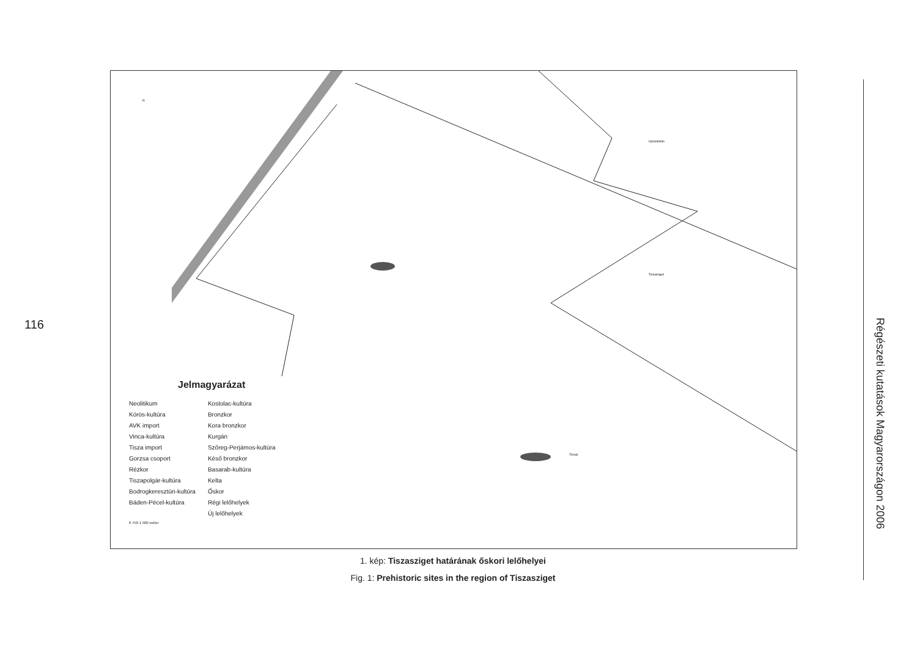116
Újszentiván
Tiszasziget
Térvár
N
Jelmagyarázat
Neolitikum
Körös-kultúra
AVK import
Vinca-kultúra
Tisza import
Gorzsa csoport
Rézkor
Tiszapolgár-kultúra
Bodrogkeresztúri-kultúra
Báden-Pécel-kultúra
Kostolac-kultúra
Bronzkor
Kora bronzkor
Kurgán
Szőreg-Perjámos-kultúra
Késő bronzkor
Basarab-kultúra
Kelta
Őskor
Régi lelőhelyek
Új lelőhelyek
0 750 1 500 méter
1. kép: Tiszasziget határának őskori lelőhelyei
Fig. 1: Prehistoric sites in the region of Tiszasziget
Régészeti kutatások Magyarországon 2006